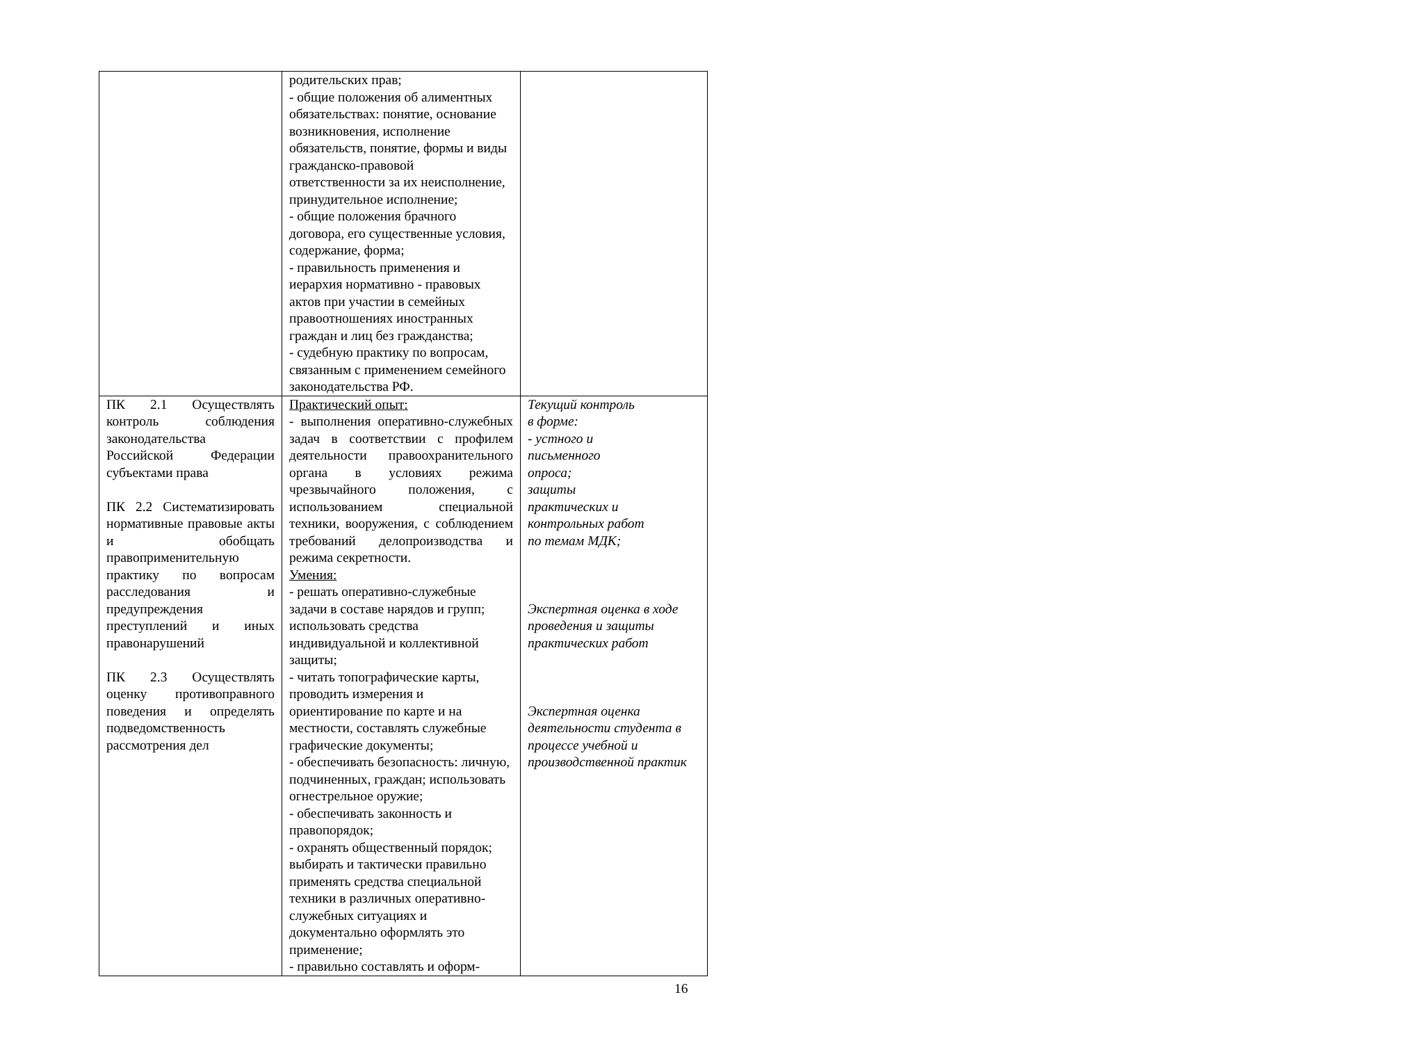| | родительских прав; - общие положения об алиментных обязательствах: понятие, основание возникновения, исполнение обязательств, понятие, формы и виды гражданско-правовой ответственности за их неисполнение, принудительное исполнение; - общие положения брачного договора, его существенные условия, содержание, форма; - правильность применения и иерархия нормативно - правовых актов при участии в семейных правоотношениях иностранных граждан и лиц без гражданства; - судебную практику по вопросам, связанным с применением семейного законодательства РФ. | |
| ПК 2.1 Осуществлять контроль соблюдения законодательства Российской Федерации субъектами права ПК 2.2 Систематизировать нормативные правовые акты и обобщать правоприменительную практику по вопросам расследования и предупреждения преступлений и иных правонарушений ПК 2.3 Осуществлять оценку противоправного поведения и определять подведомственность рассмотрения дел | Практический опыт: - выполнения оперативно-служебных задач в соответствии с профилем деятельности правоохранительного органа в условиях режима чрезвычайного положения, с использованием специальной техники, вооружения, с соблюдением требований делопроизводства и режима секретности. Умения: - решать оперативно-служебные задачи в составе нарядов и групп; использовать средства индивидуальной и коллективной защиты; - читать топографические карты, проводить измерения и ориентирование по карте и на местности, составлять служебные графические документы; - обеспечивать безопасность: личную, подчиненных, граждан; использовать огнестрельное оружие; - обеспечивать законность и правопорядок; - охранять общественный порядок; выбирать и тактически правильно применять средства специальной техники в различных оперативно-служебных ситуациях и документально оформлять это применение; - правильно составлять и оформ- | Текущий контроль в форме: - устного и письменного опроса; защиты практических и контрольных работ по темам МДК; Экспертная оценка в ходе проведения и защиты практических работ Экспертная оценка деятельности студента в процессе учебной и производственной практик |
16